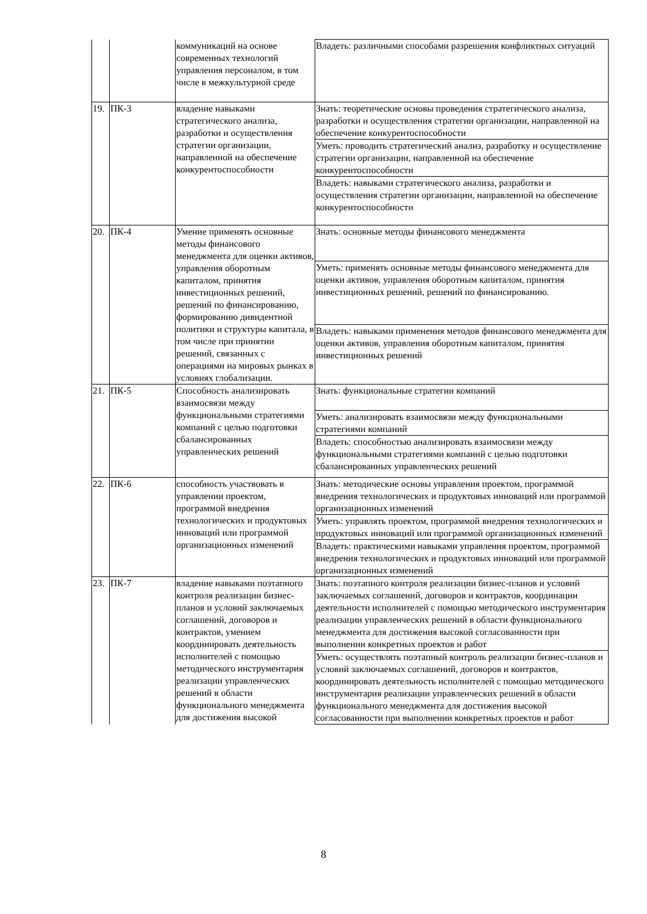| | | коммуникаций на основе современных технологий управления персоналом, в том числе в межкультурной среде | Владеть: различными способами разрешения конфликтных ситуаций |
| 19. | ПК-3 | владение навыками стратегического анализа, разработки и осуществления стратегии организации, направленной на обеспечение конкурентоспособности | Знать: теоретические основы проведения стратегического анализа, разработки и осуществления стратегии организации, направленной на обеспечение конкурентоспособности |
| | | | Уметь: проводить стратегический анализ, разработку и осуществление стратегии организации, направленной на обеспечение конкурентоспособности |
| | | | Владеть: навыками стратегического анализа, разработки и осуществления стратегии организации, направленной на обеспечение конкурентоспособности |
| 20. | ПК-4 | Умение применять основные методы финансового менеджмента для оценки активов, управления оборотным капиталом, принятия инвестиционных решений, решений по финансированию, формированию дивидентной политики и структуры капитала, в том числе при принятии решений, связанных с операциями на мировых рынках в условиях глобализации. | Знать: основные методы финансового менеджмента |
| | | | Уметь: применять основные методы финансового менеджмента для оценки активов, управления оборотным капиталом, принятия инвестиционных решений, решений по финансированию. |
| | | | Владеть: навыками применения методов финансового менеджмента для оценки активов, управления оборотным капиталом, принятия инвестиционных решений |
| 21. | ПК-5 | Способность анализировать взаимосвязи между функциональными стратегиями компаний с целью подготовки сбалансированных управленческих решений | Знать: функциональные стратегии компаний |
| | | | Уметь: анализировать взаимосвязи между функциональными стратегиями компаний |
| | | | Владеть: способностью анализировать взаимосвязи между функциональными стратегиями компаний с целью подготовки сбалансированных управленческих решений |
| 22. | ПК-6 | способность участвовать в управлении проектом, программой внедрения технологических и продуктовых инноваций или программой организационных изменений | Знать: методические основы управления проектом, программой внедрения технологических и продуктовых инноваций или программой организационных изменений |
| | | | Уметь: управлять проектом, программой внедрения технологических и продуктовых инноваций или программой организационных изменений |
| | | | Владеть: практическими навыками управления проектом, программой внедрения технологических и продуктовых инноваций или программой организационных изменений |
| 23. | ПК-7 | владение навыками поэтапного контроля реализации бизнес-планов и условий заключаемых соглашений, договоров и контрактов, умением координировать деятельность исполнителей с помощью методического инструментария реализации управленческих решений в области функционального менеджмента для достижения высокой | Знать: поэтапного контроля реализации бизнес-планов и условий заключаемых соглашений, договоров и контрактов, координации деятельности исполнителей с помощью методического инструментария реализации управленческих решений в области функционального менеджмента для достижения высокой согласованности при выполнении конкретных проектов и работ |
| | | | Уметь: осуществлять поэтапный контроль реализации бизнес-планов и условий заключаемых соглашений, договоров и контрактов, координировать деятельность исполнителей с помощью методического инструментария реализации управленческих решений в области функционального менеджмента для достижения высокой согласованности при выполнении конкретных проектов и работ |
8